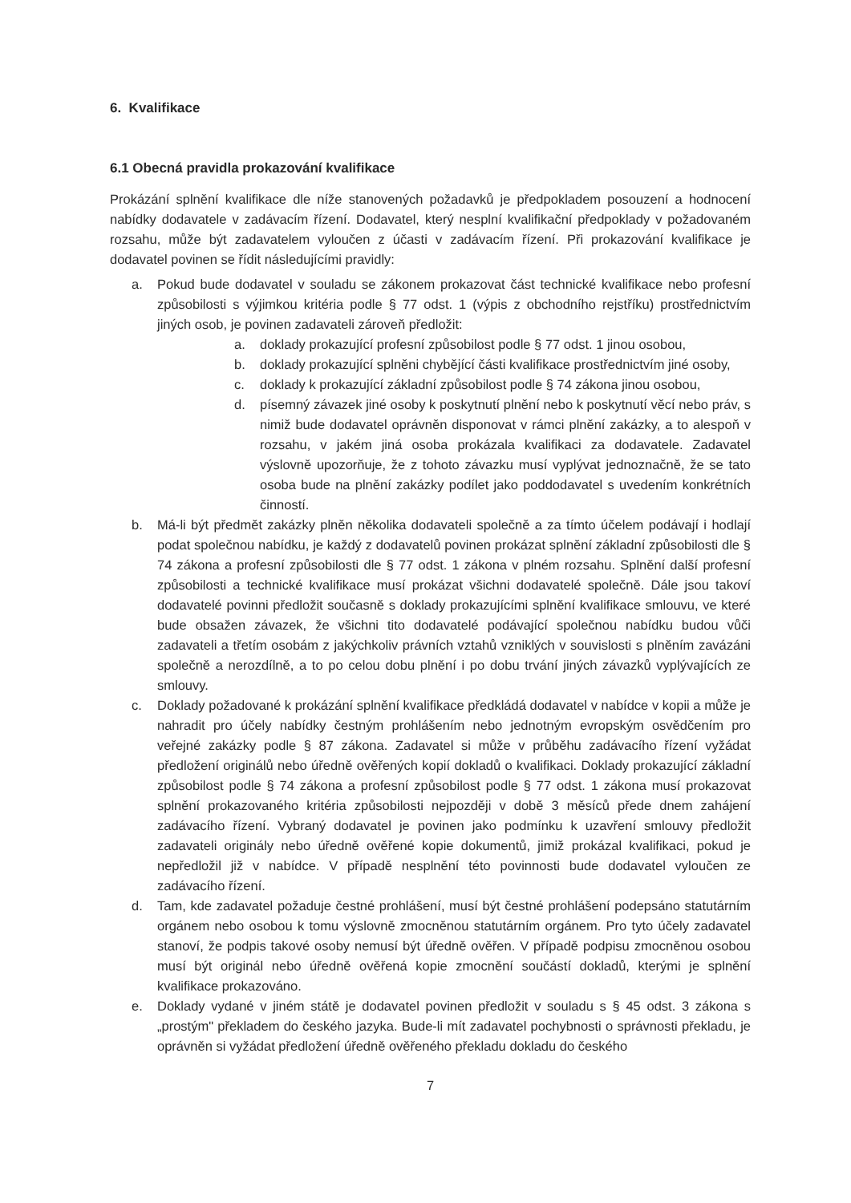6. Kvalifikace
6.1 Obecná pravidla prokazování kvalifikace
Prokázání splnění kvalifikace dle níže stanovených požadavků je předpokladem posouzení a hodnocení nabídky dodavatele v zadávacím řízení. Dodavatel, který nesplní kvalifikační předpoklady v požadovaném rozsahu, může být zadavatelem vyloučen z účasti v zadávacím řízení. Při prokazování kvalifikace je dodavatel povinen se řídit následujícími pravidly:
a. Pokud bude dodavatel v souladu se zákonem prokazovat část technické kvalifikace nebo profesní způsobilosti s výjimkou kritéria podle § 77 odst. 1 (výpis z obchodního rejstříku) prostřednictvím jiných osob, je povinen zadavateli zároveň předložit:
a. doklady prokazující profesní způsobilost podle § 77 odst. 1 jinou osobou,
b. doklady prokazující splněni chybějící části kvalifikace prostřednictvím jiné osoby,
c. doklady k prokazující základní způsobilost podle § 74 zákona jinou osobou,
d. písemný závazek jiné osoby k poskytnutí plnění nebo k poskytnutí věcí nebo práv, s nimiž bude dodavatel oprávněn disponovat v rámci plnění zakázky, a to alespoň v rozsahu, v jakém jiná osoba prokázala kvalifikaci za dodavatele. Zadavatel výslovně upozorňuje, že z tohoto závazku musí vyplývat jednoznačně, že se tato osoba bude na plnění zakázky podílet jako poddodavatel s uvedením konkrétních činností.
b. Má-li být předmět zakázky plněn několika dodavateli společně a za tímto účelem podávají i hodlají podat společnou nabídku, je každý z dodavatelů povinen prokázat splnění základní způsobilosti dle § 74 zákona a profesní způsobilosti dle § 77 odst. 1 zákona v plném rozsahu. Splnění další profesní způsobilosti a technické kvalifikace musí prokázat všichni dodavatelé společně. Dále jsou takoví dodavatelé povinni předložit současně s doklady prokazujícími splnění kvalifikace smlouvu, ve které bude obsažen závazek, že všichni tito dodavatelé podávající společnou nabídku budou vůči zadavateli a třetím osobám z jakýchkoliv právních vztahů vzniklých v souvislosti s plněním zavázáni společně a nerozdílně, a to po celou dobu plnění i po dobu trvání jiných závazků vyplývajících ze smlouvy.
c. Doklady požadované k prokázání splnění kvalifikace předkládá dodavatel v nabídce v kopii a může je nahradit pro účely nabídky čestným prohlášením nebo jednotným evropským osvědčením pro veřejné zakázky podle § 87 zákona. Zadavatel si může v průběhu zadávacího řízení vyžádat předložení originálů nebo úředně ověřených kopií dokladů o kvalifikaci. Doklady prokazující základní způsobilost podle § 74 zákona a profesní způsobilost podle § 77 odst. 1 zákona musí prokazovat splnění prokazovaného kritéria způsobilosti nejpozději v době 3 měsíců přede dnem zahájení zadávacího řízení. Vybraný dodavatel je povinen jako podmínku k uzavření smlouvy předložit zadavateli originály nebo úředně ověřené kopie dokumentů, jimiž prokázal kvalifikaci, pokud je nepředložil již v nabídce. V případě nesplnění této povinnosti bude dodavatel vyloučen ze zadávacího řízení.
d. Tam, kde zadavatel požaduje čestné prohlášení, musí být čestné prohlášení podepsáno statutárním orgánem nebo osobou k tomu výslovně zmocněnou statutárním orgánem. Pro tyto účely zadavatel stanoví, že podpis takové osoby nemusí být úředně ověřen. V případě podpisu zmocněnou osobou musí být originál nebo úředně ověřená kopie zmocnění součástí dokladů, kterými je splnění kvalifikace prokazováno.
e. Doklady vydané v jiném státě je dodavatel povinen předložit v souladu s § 45 odst. 3 zákona s „prostým" překladem do českého jazyka. Bude-li mít zadavatel pochybnosti o správnosti překladu, je oprávněn si vyžádat předložení úředně ověřeného překladu dokladu do českého
7